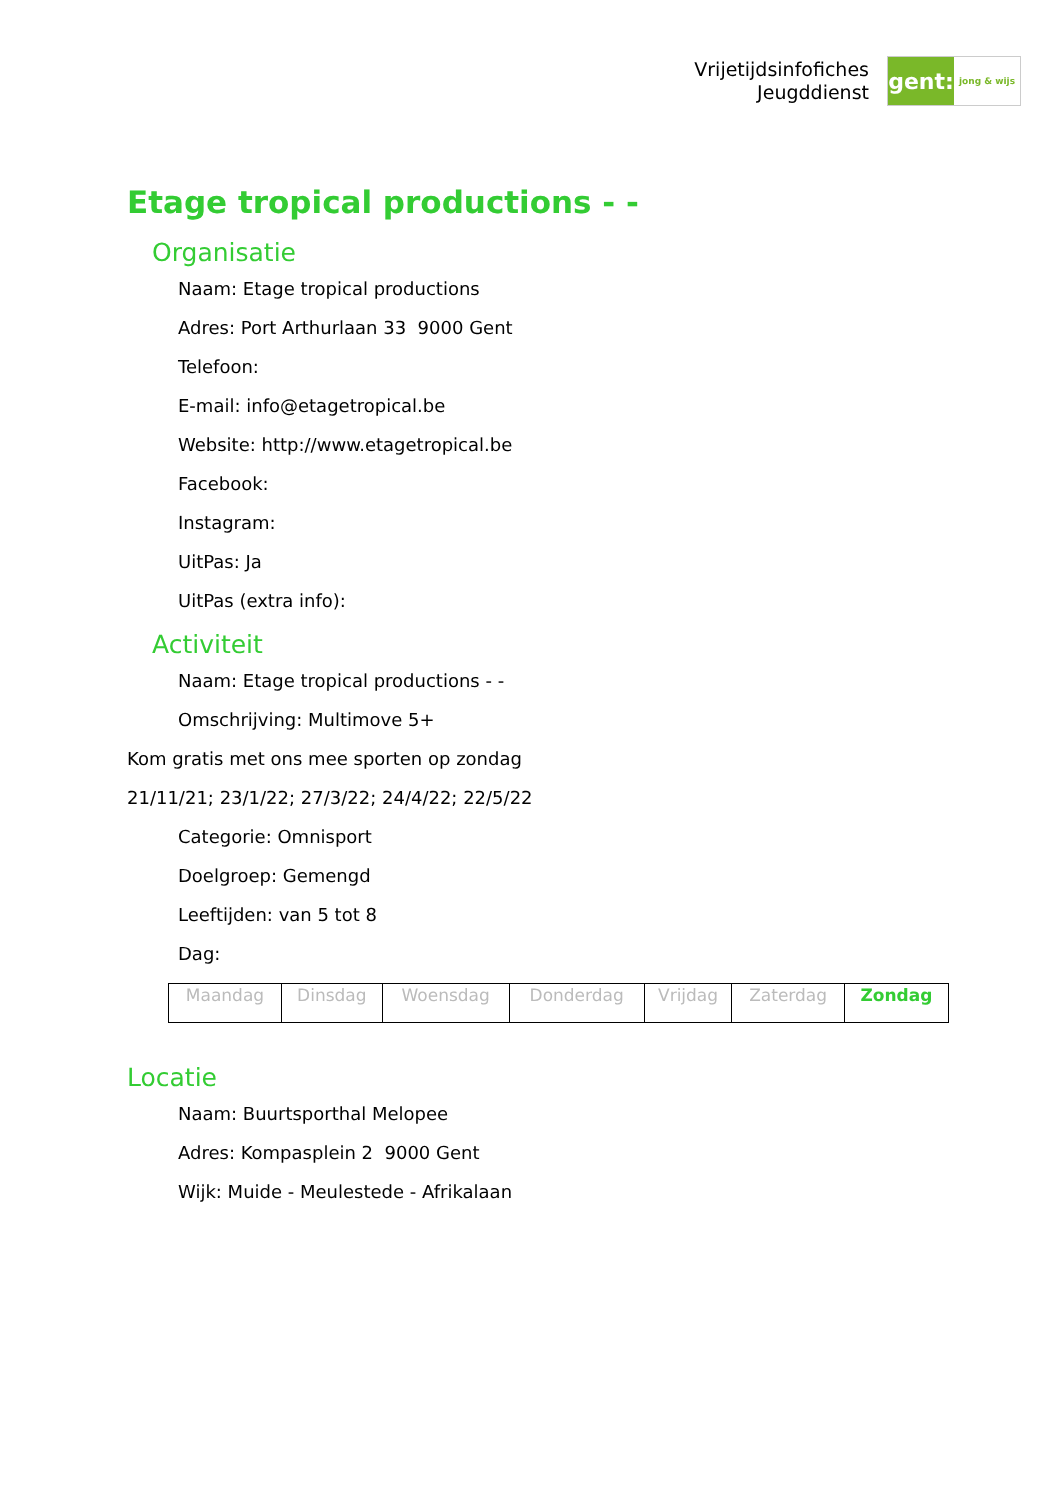Vrijetijdsinfofiches
Jeugddienst
gent:
jong & wijs
Etage tropical productions - -
Organisatie
Naam: Etage tropical productions
Adres: Port Arthurlaan 33 9000 Gent
Telefoon:
E-mail: info@etagetropical.be
Website: http://www.etagetropical.be
Facebook:
Instagram:
UitPas: Ja
UitPas (extra info):
Activiteit
Naam: Etage tropical productions - -
Omschrijving: Multimove 5+
Kom gratis met ons mee sporten op zondag
21/11/21; 23/1/22; 27/3/22; 24/4/22; 22/5/22
Categorie: Omnisport
Doelgroep: Gemengd
Leeftijden: van 5 tot 8
Dag:
| Maandag | Dinsdag | Woensdag | Donderdag | Vrijdag | Zaterdag | Zondag |
Locatie
Naam: Buurtsporthal Melopee
Adres: Kompasplein 2 9000 Gent
Wijk: Muide - Meulestede - Afrikalaan